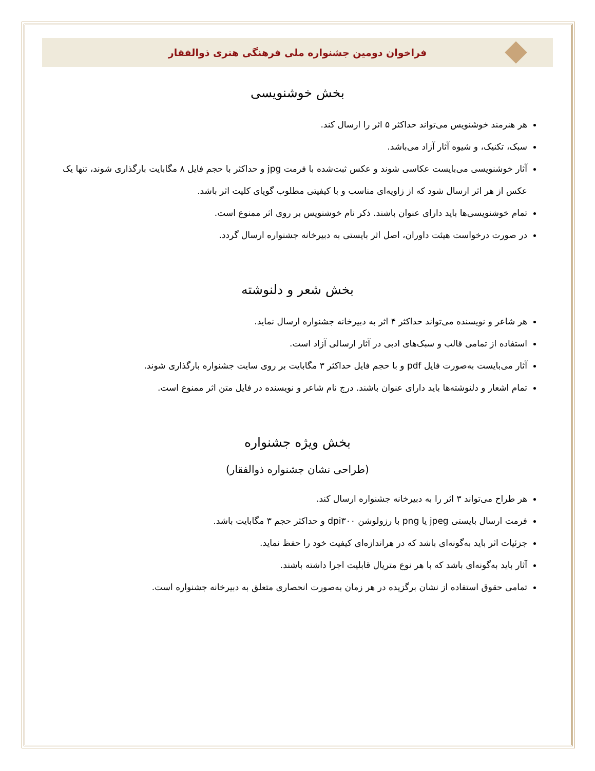فراخوان دومین جشنواره ملی فرهنگی هنری ذوالفقار
بخش خوشنویسی
هر هنرمند خوشنویس می‌تواند حداکثر ۵ اثر را ارسال کند.
سبک، تکنیک، و شیوه آثار آزاد می‌باشد.
آثار خوشنویسی می‌بایست عکاسی شوند و عکس ثبت‌شده با فرمت jpg و حداکثر با حجم فایل ۸ مگابایت بارگذاری شوند، تنها یک عکس از هر اثر ارسال شود که از زاویه‌ای مناسب و با کیفیتی مطلوب گویای کلیت اثر باشد.
تمام خوشنویسی‌ها باید دارای عنوان باشند. ذکر نام خوشنویس بر روی اثر ممنوع است.
در صورت درخواست هیئت داوران، اصل اثر بایستی به دبیرخانه جشنواره ارسال گردد.
بخش شعر و دلنوشته
هر شاعر و نویسنده می‌تواند حداکثر ۴ اثر به دبیرخانه جشنواره ارسال نماید.
استفاده از تمامی قالب و سبک‌های ادبی در آثار ارسالی آزاد است.
آثار می‌بایست به‌صورت فایل pdf و با حجم فایل حداکثر ۳ مگابایت بر روی سایت جشنواره بارگذاری شوند.
تمام اشعار و دلنوشته‌ها باید دارای عنوان باشند. درج نام شاعر و نویسنده در فایل متن اثر ممنوع است.
بخش ویژه جشنواره
(طراحی نشان جشنواره ذوالفقار)
هر طراح می‌تواند ۳ اثر را به دبیرخانه جشنواره ارسال کند.
فرمت ارسال بایستی jpeg یا png با رزولوشن dpi۳۰۰ و حداکثر حجم ۳ مگابایت باشد.
جزئیات اثر باید به‌گونه‌ای باشد که در هراندازه‌ای کیفیت خود را حفظ نماید.
آثار باید به‌گونه‌ای باشد که با هر نوع متریال قابلیت اجرا داشته باشند.
تمامی حقوق استفاده از نشان برگزیده در هر زمان به‌صورت انحصاری متعلق به دبیرخانه جشنواره است.